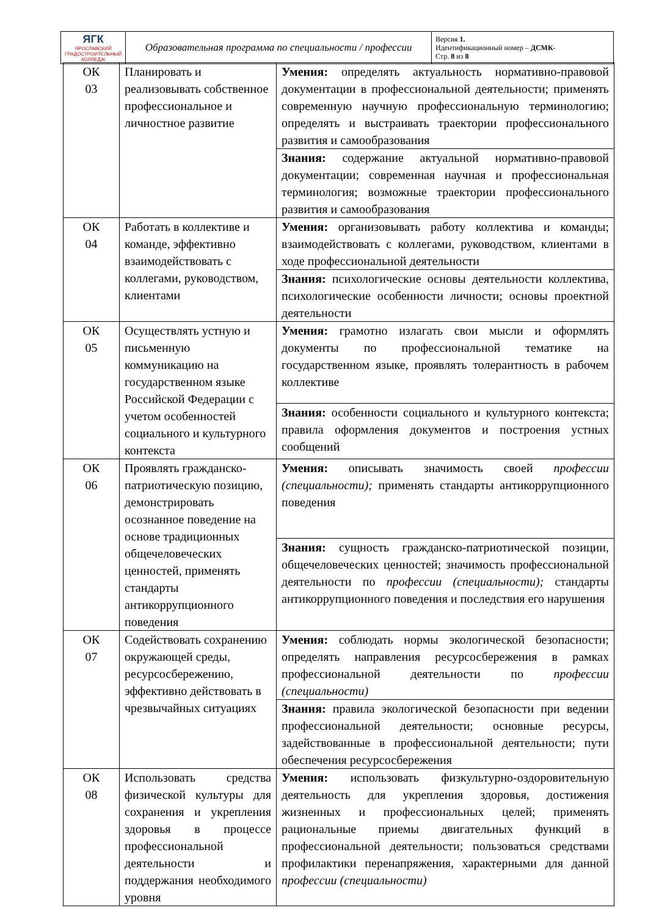| ЯГК ЯРОСЛАВСКИЙ ГРАДОСТРОИТЕЛЬНЫЙ КОЛЛЕДЖ | Образовательная программа по специальности / профессии | Версия 1. Идентификационный номер – ДСМК- Стр. 8 из 8 |
| ОК 03 | Планировать и реализовывать собственное профессиональное и личностное развитие | Умения: определять актуальность нормативно-правовой документации в профессиональной деятельности; применять современную научную профессиональную терминологию; определять и выстраивать траектории профессионального развития и самообразования |
| | | Знания: содержание актуальной нормативно-правовой документации; современная научная и профессиональная терминология; возможные траектории профессионального развития и самообразования |
| ОК 04 | Работать в коллективе и команде, эффективно взаимодействовать с коллегами, руководством, клиентами | Умения: организовывать работу коллектива и команды; взаимодействовать с коллегами, руководством, клиентами в ходе профессиональной деятельности |
| | | Знания: психологические основы деятельности коллектива, психологические особенности личности; основы проектной деятельности |
| ОК 05 | Осуществлять устную и письменную коммуникацию на государственном языке Российской Федерации с учетом особенностей социального и культурного контекста | Умения: грамотно излагать свои мысли и оформлять документы по профессиональной тематике на государственном языке, проявлять толерантность в рабочем коллективе |
| | | Знания: особенности социального и культурного контекста; правила оформления документов и построения устных сообщений |
| ОК 06 | Проявлять гражданско-патриотическую позицию, демонстрировать осознанное поведение на основе традиционных общечеловеческих ценностей, применять стандарты антикоррупционного поведения | Умения: описывать значимость своей профессии (специальности); применять стандарты антикоррупционного поведения |
| | | Знания: сущность гражданско-патриотической позиции, общечеловеческих ценностей; значимость профессиональной деятельности по профессии (специальности); стандарты антикоррупционного поведения и последствия его нарушения |
| ОК 07 | Содействовать сохранению окружающей среды, ресурсосбережению, эффективно действовать в чрезвычайных ситуациях | Умения: соблюдать нормы экологической безопасности; определять направления ресурсосбережения в рамках профессиональной деятельности по профессии (специальности) |
| | | Знания: правила экологической безопасности при ведении профессиональной деятельности; основные ресурсы, задействованные в профессиональной деятельности; пути обеспечения ресурсосбережения |
| ОК 08 | Использовать средства физической культуры для сохранения и укрепления здоровья в процессе профессиональной деятельности и поддержания необходимого уровня | Умения: использовать физкультурно-оздоровительную деятельность для укрепления здоровья, достижения жизненных и профессиональных целей; применять рациональные приемы двигательных функций в профессиональной деятельности; пользоваться средствами профилактики перенапряжения, характерными для данной профессии (специальности) |